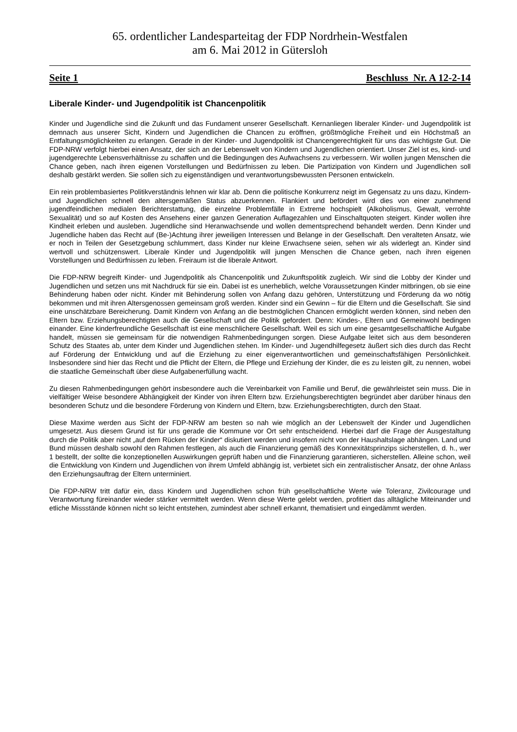65. ordentlicher Landesparteitag der FDP Nordrhein-Westfalen
am 6. Mai 2012 in Gütersloh
Seite 1 Beschluss Nr. A 12-2-14
Liberale Kinder- und Jugendpolitik ist Chancenpolitik
Kinder und Jugendliche sind die Zukunft und das Fundament unserer Gesellschaft. Kernanliegen liberaler Kinder- und Jugendpolitik ist demnach aus unserer Sicht, Kindern und Jugendlichen die Chancen zu eröff­nen, größtmögliche Freiheit und ein Höchstmaß an Entfaltungsmöglichkeiten zu erlangen. Gerade in der Kinder- und Jugendpolitik ist Chancengerechtigkeit für uns das wichtigste Gut. Die FDP-NRW verfolgt hierbei einen Ansatz, der sich an der Lebenswelt von Kindern und Jugendlichen orientiert. Unser Ziel ist es, kind- und jugendgerechte Lebensverhältnisse zu schaffen und die Bedingungen des Aufwachsens zu verbessern. Wir wollen jungen Menschen die Chance geben, nach ihren eigenen Vorstellungen und Bedürfnissen zu leben. Die Partizipation von Kindern und Jugendlichen soll deshalb gestärkt werden. Sie sollen sich zu ei­genständigen und verantwortungsbewussten Personen entwickeln.
Ein rein problembasiertes Politikverständnis lehnen wir klar ab. Denn die politische Konkurrenz neigt im Ge­gensatz zu uns dazu, Kindern- und Jugendlichen schnell den altersgemäßen Status abzuerkennen. Flankiert und befördert wird dies von einer zunehmend jugendfeindlichen medialen Berichterstattung, die einzelne Problemfälle in Extreme hochspielt (Alkoholismus, Gewalt, verrohte Sexualität) und so auf Kosten des Anse­hens einer ganzen Generation Auflagezahlen und Einschaltquoten steigert. Kinder wollen ihre Kindheit erle­ben und ausleben. Jugendliche sind Heranwachsende und wollen dementsprechend behandelt werden. Denn Kinder und Jugendliche haben das Recht auf (Be-)Achtung ihrer jeweiligen Interessen und Belange in der Gesellschaft. Den veralteten Ansatz, wie er noch in Teilen der Gesetzgebung schlummert, dass Kinder nur kleine Erwachsene seien, sehen wir als widerlegt an. Kinder sind wertvoll und schützenswert. Liberale Kinder und Jugendpolitik will jungen Menschen die Chance geben, nach ihren eigenen Vorstellungen und Bedürfnissen zu leben. Freiraum ist die liberale Antwort.
Die FDP-NRW begreift Kinder- und Jugendpolitik als Chancenpolitik und Zukunftspolitik zugleich. Wir sind die Lobby der Kinder und Jugendlichen und setzen uns mit Nachdruck für sie ein. Dabei ist es unerheblich, welche Voraussetzungen Kinder mitbringen, ob sie eine Behinderung haben oder nicht. Kinder mit Behinde­rung sollen von Anfang dazu gehören, Unterstützung und Förderung da wo nötig bekommen und mit ihren Altersgenossen gemeinsam groß werden. Kinder sind ein Gewinn – für die Eltern und die Gesellschaft. Sie sind eine unschätzbare Bereicherung. Damit Kindern von Anfang an die bestmöglichen Chancen ermöglicht werden können, sind neben den Eltern bzw. Erziehungsberechtigten auch die Gesellschaft und die Politik gefordert. Denn: Kindes-, Eltern und Gemeinwohl bedingen einander. Eine kinderfreundliche Gesellschaft ist eine menschlichere Gesellschaft. Weil es sich um eine gesamtgesellschaftliche Aufgabe handelt, müssen sie gemeinsam für die notwendigen Rahmenbedingungen sorgen. Diese Aufgabe leitet sich aus dem beson­deren Schutz des Staates ab, unter dem Kinder und Jugendlichen stehen. Im Kinder- und Jugendhilfegesetz äußert sich dies durch das Recht auf Förderung der Entwicklung und auf die Erziehung zu einer eigenver­antwortlichen und gemeinschaftsfähigen Persönlichkeit. Insbesondere sind hier das Recht und die Pflicht der Eltern, die Pflege und Erziehung der Kinder, die es zu leisten gilt, zu nennen, wobei die staatliche Gemein­schaft über diese Aufgabenerfüllung wacht.
Zu diesen Rahmenbedingungen gehört insbesondere auch die Vereinbarkeit von Familie und Beruf, die ge­währleistet sein muss. Die in vielfältiger Weise besondere Abhängigkeit der Kinder von ihren Eltern bzw. Erziehungsberechtigten begründet aber darüber hinaus den besonderen Schutz und die besondere Förde­rung von Kindern und Eltern, bzw. Erziehungsberechtigten, durch den Staat.
Diese Maxime werden aus Sicht der FDP-NRW am besten so nah wie möglich an der Lebenswelt der Kinder und Jugendlichen umgesetzt. Aus diesem Grund ist für uns gerade die Kommune vor Ort sehr entscheidend. Hierbei darf die Frage der Ausgestaltung durch die Politik aber nicht „auf dem Rücken der Kinder“ diskutiert werden und insofern nicht von der Haushaltslage abhängen. Land und Bund müssen deshalb sowohl den Rahmen festlegen, als auch die Finanzierung gemäß des Konnexitätsprinzips sicherstellen, d. h., wer 1 be­stellt, der sollte die konzeptionellen Auswirkungen geprüft haben und die Finanzierung garantieren, sicher­stellen. Alleine schon, weil die Entwicklung von Kindern und Jugendlichen von ihrem Umfeld abhängig ist, verbietet sich ein zentralistischer Ansatz, der ohne Anlass den Erziehungsauftrag der Eltern unterminiert.
Die FDP-NRW tritt dafür ein, dass Kindern und Jugendlichen schon früh gesellschaftliche Werte wie Tole­ranz, Zivilcourage und Verantwortung füreinander wieder stärker vermittelt werden. Wenn diese Werte gelebt werden, profitiert das alltägliche Miteinander und etliche Missstände können nicht so leicht entstehen, zu­mindest aber schnell erkannt, thematisiert und eingedämmt werden.